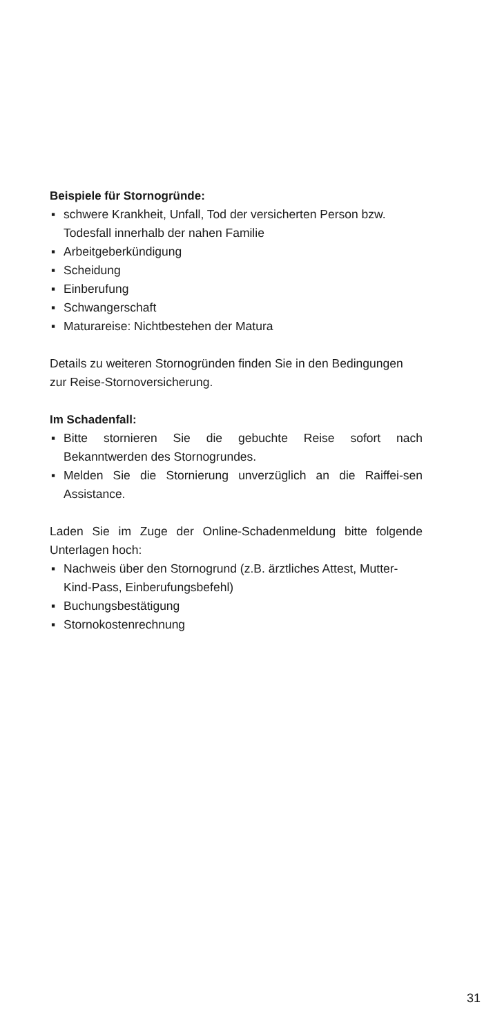Beispiele für Stornogründe:
▪ schwere Krankheit, Unfall, Tod der versicherten Person bzw. Todesfall innerhalb der nahen Familie
▪ Arbeitgeberkündigung
▪ Scheidung
▪ Einberufung
▪ Schwangerschaft
▪ Maturareise: Nichtbestehen der Matura
Details zu weiteren Stornogründen finden Sie in den Bedingungen zur Reise-Stornoversicherung.
Im Schadenfall:
▪ Bitte stornieren Sie die gebuchte Reise sofort nach Bekanntwerden des Stornogrundes.
▪ Melden Sie die Stornierung unverzüglich an die Raiffei-sen Assistance.
Laden Sie im Zuge der Online-Schadenmeldung bitte folgende Unterlagen hoch:
▪ Nachweis über den Stornogrund (z.B. ärztliches Attest, Mutter-Kind-Pass, Einberufungsbefehl)
▪ Buchungsbestätigung
▪ Stornokostenrechnung
31